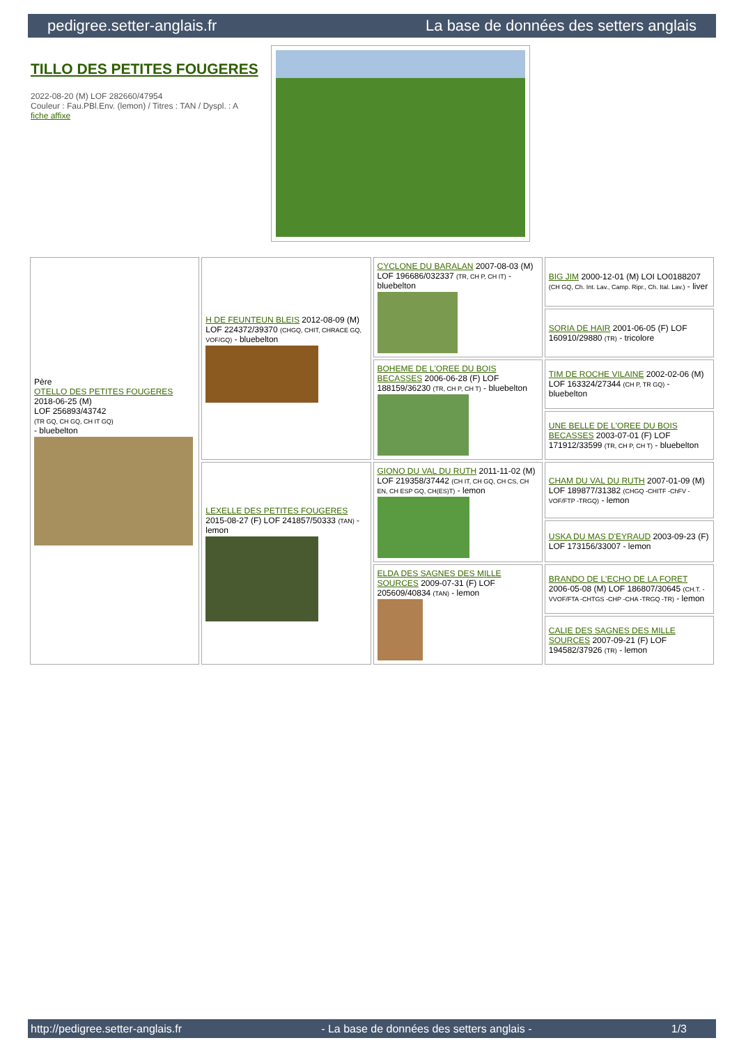pedigree.setter-anglais.fr La base de données des setters anglais
TILLO DES PETITES FOUGERES
2022-08-20 (M) LOF 282660/47954
Couleur : Fau.PBl.Env. (lemon) / Titres : TAN / Dyspl. : A
fiche affixe
| Père OTELLO DES PETITES FOUGERES 2018-06-25 (M) LOF 256893/43742 (TR GQ, CH GQ, CH IT GQ) - bluebelton | H DE FEUNTEUN BLEIS 2012-08-09 (M) LOF 224372/39370 (CHGQ, CHIT, CHRACE GQ, VOF/GQ) - bluebelton | CYCLONE DU BARALAN 2007-08-03 (M) LOF 196686/032337 (TR, CH P, CH IT) - bluebelton | BIG JIM 2000-12-01 (M) LOI LO0188207 (CH GQ, Ch. Int. Lav., Camp. Ripr., Ch. Ital. Lav.) - liver |
| | | | SORIA DE HAIR 2001-06-05 (F) LOF 160910/29880 (TR) - tricolore |
| | | BOHEME DE L'OREE DU BOIS BECASSES 2006-06-28 (F) LOF 188159/36230 (TR, CH P, CH T) - bluebelton | TIM DE ROCHE VILAINE 2002-02-06 (M) LOF 163324/27344 (CH P, TR GQ) - bluebelton |
| | | | UNE BELLE DE L'OREE DU BOIS BECASSES 2003-07-01 (F) LOF 171912/33599 (TR, CH P, CH T) - bluebelton |
| | LEXELLE DES PETITES FOUGERES 2015-08-27 (F) LOF 241857/50333 (TAN) - lemon | GIONO DU VAL DU RUTH 2011-11-02 (M) LOF 219358/37442 (CH IT, CH GQ, CH CS, CH EN, CH ESP GQ, CH(ES)T) - lemon | CHAM DU VAL DU RUTH 2007-01-09 (M) LOF 189877/31382 (CHGQ -CHITF -ChFV -VOF/FTP -TRGQ) - lemon |
| | | | USKA DU MAS D'EYRAUD 2003-09-23 (F) LOF 173156/33007 - lemon |
| | | ELDA DES SAGNES DES MILLE SOURCES 2009-07-31 (F) LOF 205609/40834 (TAN) - lemon | BRANDO DE L'ECHO DE LA FORET 2006-05-08 (M) LOF 186807/30645 (CH.T. -VVOF/FTA -CHTGS -CHP -CHA -TRGQ -TR) - lemon |
| | | | CALIE DES SAGNES DES MILLE SOURCES 2007-09-21 (F) LOF 194582/37926 (TR) - lemon |
http://pedigree.setter-anglais.fr - La base de données des setters anglais - 1/3